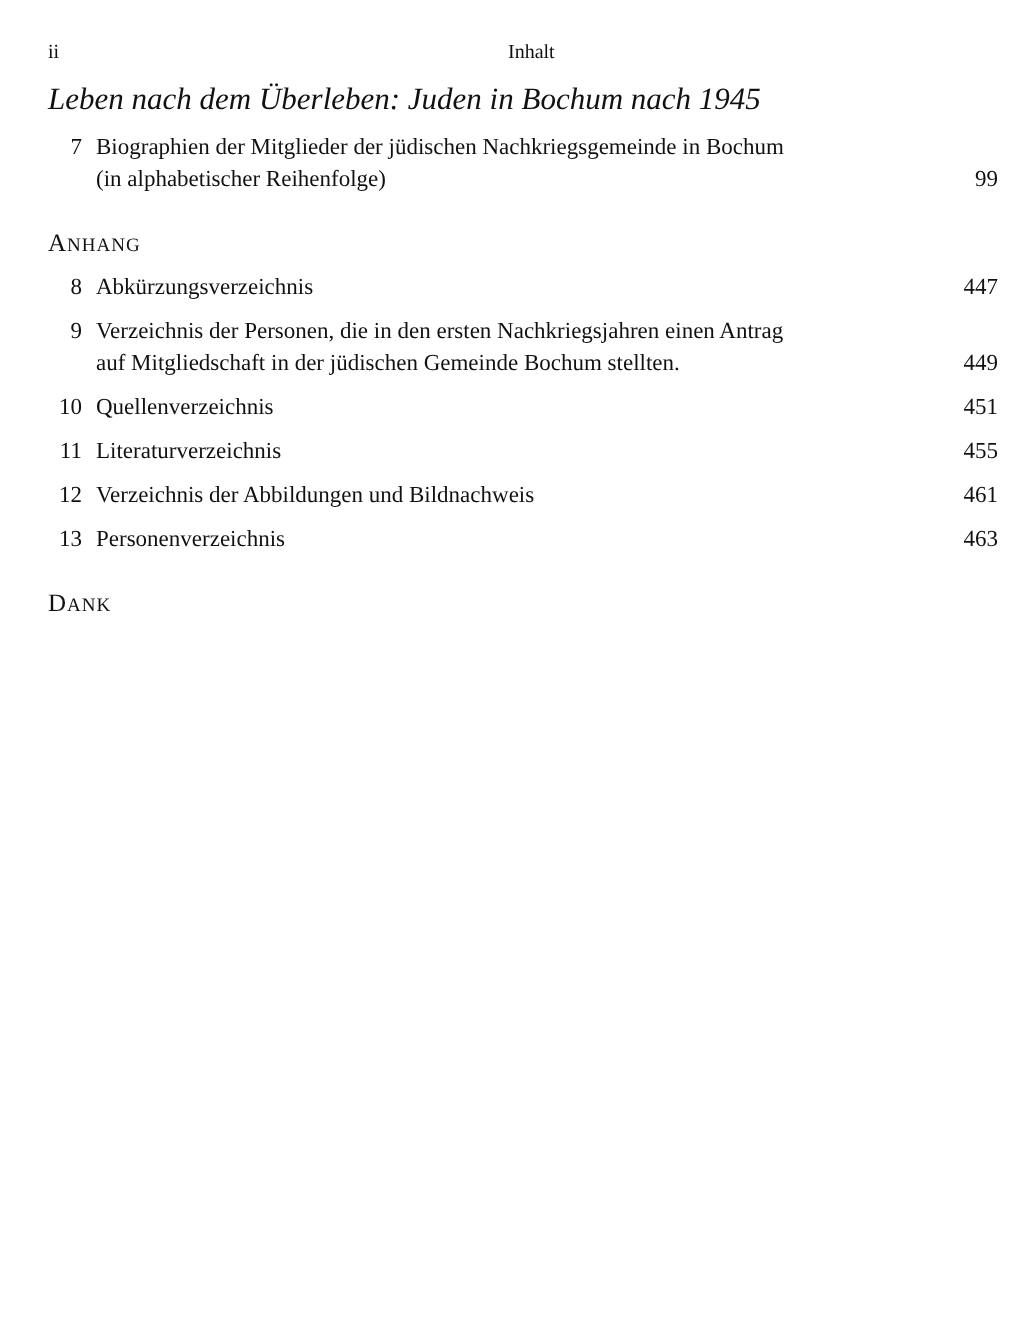ii Inhalt
Leben nach dem Überleben: Juden in Bochum nach 1945
7 Biographien der Mitglieder der jüdischen Nachkriegsgemeinde in Bochum
(in alphabetischer Reihenfolge) 99
ANHANG
8 Abkürzungsverzeichnis 447
9 Verzeichnis der Personen, die in den ersten Nachkriegsjahren einen Antrag
auf Mitgliedschaft in der jüdischen Gemeinde Bochum stellten. 449
10 Quellenverzeichnis 451
11 Literaturverzeichnis 455
12 Verzeichnis der Abbildungen und Bildnachweis 461
13 Personenverzeichnis 463
DANK